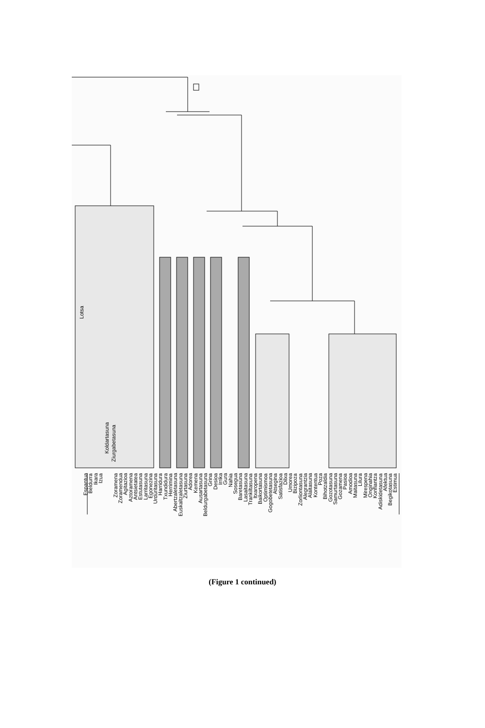Espantua Beldurra Ikara Izua Zoramena Zoramendua Agitazioa Aztoramena Antsietatea Estutasuna Larritasuna Egonezina Urduritasuna Harridura Txundidura Herrimina Abertzaletasuna Euskaltzaletasuna Ziurtasuna Adorea Kemena Ausartasuna Beldurgabetasuna Grina Desioa Irrika Gura Nahia Sosegua Baretasuna Lasaitasuna Trankiltasuna Itxaropena Baikortasuna Optimismoa Gogobetetasuna Atsegina Satisfazioa Dilxa Umorea Bizipoza Zorliontasuna Alegrantzia Alaitasuna Kontentua Poza Bihotzaldia Gozotasuna Samurtasuna Gozamena Pasioa Amodioa Maitasuna Lilura Mirespena Onginahia Konfiantza Adiskidetasuna Afektua Begikotasuna Estimua
Lotsa
Koldartasuna
Ziurgabetasuna
(Figure 1 continued)